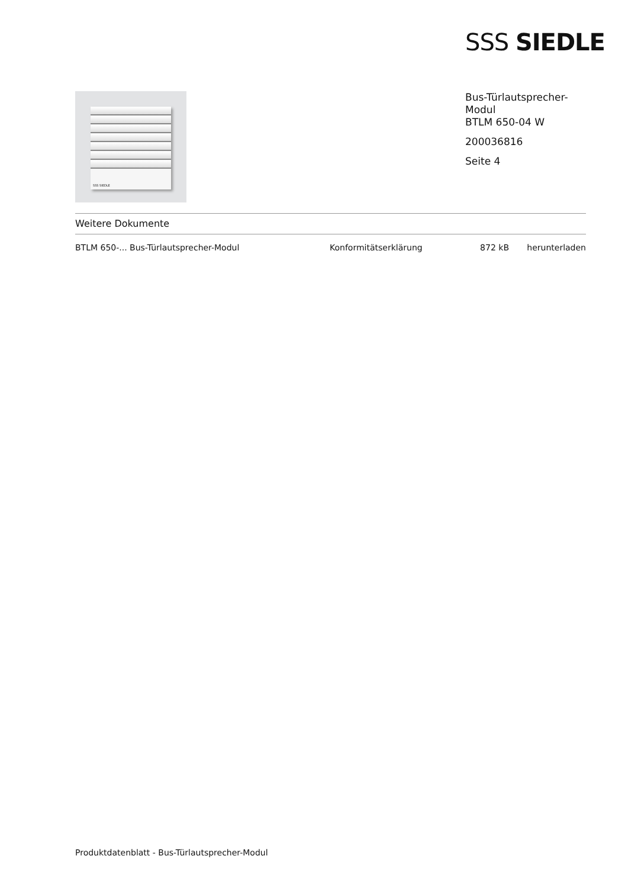SSS SIEDLE
SSS SIEDLE
Bus-Türlautsprecher-
Modul
BTLM 650-04 W
200036816
Seite 4
Weitere Dokumente
| BTLM 650-... Bus-Türlautsprecher-Modul | Konformitätserklärung | 872 kB | herunterladen |
Produktdatenblatt - Bus-Türlautsprecher-Modul